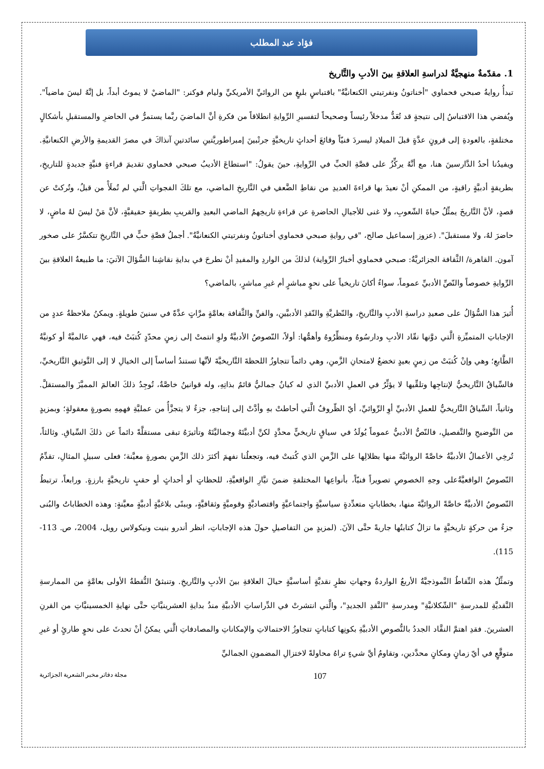فؤاد عبد المطلب
1. مقدّمةٌ منهجيَّةٌ لدراسةِ العلاقةِ بينَ الأدبِ والتَّاريخ
تبدأُ روايةُ صبحي فحماوي "أخناتونُ ونفرتيتي الكنعانيَّةُ" باقتباسٍ بليغٍ من الروائيِّ الأمريكيِّ وليام فوكنر: "الماضيْ لا يموتُ أبداً، بل إنَّهُ ليسَ ماضياً". ويُفضي هذا الاقتباسُ إلى نتيجةٍ قد تُعَدُّ مدخلاً رئيساً وصحيحاً لتفسيرِ الرِّوايةِ انطلاقاً من فكرةِ أنَّ الماضيَ ربَّما يستمرُّ في الحاضرِ والمستقبلِ بأشكالٍ مختلفةٍ، بالعودةِ إلى قرونٍ عدَّةٍ قبلَ الميلادِ ليسردَ فنيّاً وقائعَ أحداثٍ تاريخيَّةٍ جرتْبينَ إمبراطوريَّتينِ سائدتينِ آنذاكَ في مصرَ القديمةِ والأرضِ الكنعانيَّةِ. ويفيدُنا أحدُ الدَّارسينَ هنا، مع أنَّهُ يركِّزُ على قصَّةِ الحبِّ في الرِّوايةِ، حينَ يقولُ: "استطاعَ الأديبُ صبحي فحماوي تقديمَ قراءةٍ فنيَّةٍ جديدةٍ للتاريخِ، بطريقةٍ أدبيَّةٍ راقيةٍ، من الممكنِ أنْ نعيدَ بها قراءةَ العديدِ من نقاطِ الضَّعفِ في التَّاريخِ الماضي، مع تلكَ الفجواتِ الَّتي لم تُملَأْ من قبلُ، وتُركتْ عن قصدٍ، لأنَّ التَّاريخَ يمثِّلُ حياةَ الشّعوبِ، ولا غنى للأجيالِ الحاضرةِ عن قراءةِ تاريخِهمُ الماضي البعيدِ والقريبِ بطريقةٍ حقيقيَّةٍ، لأنَّ مَنْ ليسَ لهُ ماضٍ، لا حاضرَ لهُ، ولا مستقبلَ". (عزوز إسماعيل صالح، "في روايةِ صبحي فحماوي أخناتونُ ونفرتيتي الكنعانيَّةُ". أجملُ قصَّةِ حبٍّ في التَّاريخِ تتكسَّرُ على صخور آمون. القاهرة/ الثَّقافة الجزائريَّةُ: صبحي فحماوي أخبارُ الرِّواية) لذلكَ من الواردِ والمفيدِ أنْ نطرحَ في بدايةِ نقاشِنا السُّؤالَ الآتيَ: ما طبيعةُ العلاقةِ بينَ الرِّوايةِ خصوصاً والنّصِّ الأدبيِّ عموماً، سواءٌ أكانَ تاريخياً على نحوٍ مباشرٍ أم غيرِ مباشرٍ، بالماضي؟
أُثيرَ هذا السُّؤالُ على صعيدِ دراسةِ الأدبِ والتَّاريخِ، والنّظريَّةِ والنّقدِ الأدبيَّينِ، والفنِّ والثَّقافة بعامَّةٍ مرَّاتٍ عدَّةً في سنينَ طويلةٍ. ويمكنُ ملاحظةُ عددٍ من الإجاباتِ المتميِّزةِ الَّتي دوَّنها نقّاد الأدبِ ودارسُوهُ ومنظِّرُوهُ وأهمُّها: أولاً، النّصوصُ الأدبيَّةُ ولوِ انتمتْ إلى زمنٍ محدّدٍ كُتبَتْ فيه، فهي عالميَّةٌ أو كونيَّةُ الطَّابعِ؛ وهي وإنْ كُتبَتْ من زمنٍ بعيدٍ تخضعُ لامتحانِ الزَّمنِ، وهي دائماً تتجاوزُ اللحظةَ التَّاريخيَّةَ لأنَّها تستندُ أساساً إلى الخيالِ لا إلى التَّوثيقِ التَّاريخيِّ، فالسِّياقُ التَّاريخيُّ لإنتاجِها وتلقِّيها لا يؤثِّرُ في العملِ الأدبيِّ الذي له كيانٌ جماليٌّ قائمٌ بذاتِهِ، وله قوانينُ خاصَّةٌ، تُوجِدُ ذلكَ العالمَ المميَّزَ والمستقلَّ. وثانياً، السِّياقُ التَّاريخيُّ للعملِ الأدبيِّ أوِ الرِّوائيِّ، أيّ الظّروفُ الَّتي أحاطتْ بهِ وأدَّتْ إلى إنتاجهِ، جزءٌ لا يتجزَّأُ من عمليَّةِ فهمِهِ بصورةٍ معقولةٍ؛ وبمزيدٍ من التَّوضيحِ والتَّفصيلِ، فالنّصُّ الأدبيُّ عموماً يُولَدُ في سياقٍ تاريخيٍّ محدَّدٍ لكنَّ أدبيَّتَهُ وجماليَّتَهُ وتأثيرَهُ تبقى مستقلَّةً دائماً عن ذلكَ السِّياقِ. وثالثاً، تُرخِي الأعمالُ الأدبيَّةُ خاصَّةً الروائيَّةَ منها بظلالِها على الزَّمنِ الذي كُتبتْ فيه، وتجعلُنا نفهمَ أكثرَ ذلك الزَّمنِ بصورةٍ معيَّنة؛ فعلى سبيلِ المثالِ، تقدِّمُ النّصوصُ الواقعيَّةُعلى وجهِ الخصوصِ تصويراً فنيّاً، بأنواعِها المختلفةِ ضمنَ تيَّارِ الواقعيَّةِ، للحظاتٍ أو أحداثٍ أو حقبٍ تاريخيَّةٍ بارزةٍ. ورابعاً، ترتبطُ النّصوصُ الأدبيَّةُ خاصَّةً الروائيَّةَ منها، بخطاباتٍ متعدِّدةٍ سياسيَّةٍ واجتماعيَّةٍ واقتصاديَّةٍ وقوميَّةٍ وثقافيَّةٍ، وببنًى بلاغيَّةٍ أدبيَّةٍ معيَّنةٍ: وهذه الخطاباتُ والبُنى جزءٌ من حركةٍ تاريخيَّةٍ ما تزالُ كتابتُها جاريةً حتَّى الآنَ. (لمزيدٍ من التفاصيلِ حولَ هذه الإجاباتِ، انظر أندرو بنيت ونيكولاس رويل، 2004، ص. 113-115).
وتمثِّلُ هذه النِّقاطُ النَّموذجيَّةُ الأربعُ الواردةُ وجهاتِ نظرٍ نقديَّةٍ أساسيَّةٍ حيالَ العلاقةِ بينَ الأدبِ والتَّاريخِ. وتنبثقُ النُّقطةُ الأولى بعامَّةٍ من الممارسةِ النَّقديَّةِ للمدرسةِ "الشّكلانيَّةِ" ومدرسةِ "النَّقدِ الجديدِ"، والَّتي انتشرتْ في الدِّراساتِ الأدبيَّةِ منذُ بدايةِ العشرينيَّاتِ حتَّى نهايةِ الخمسينيَّاتِ من القرنِ العشرينَ. فقدِ اهتمَّ النقَّاد الجددُ بالنُّصوصِ الأدبيَّةِ بكونِها كتاباتٍ تتجاوزُ الاحتمالاتِ والإمكاناتِ والمصادفاتِ الَّتي يمكنُ أنْ تحدثَ على نحوٍ طارئٍ أو غيرِ متوقَّعٍ في أيّ زمانٍ ومكانٍ محدَّدينِ، وتقاومُ أيَّ شيءٍ تراهُ محاولةً لاختزالِ المضمونِ الجماليِّ
مجلة دفاتر مخبر الشعرية الجزائرية 107